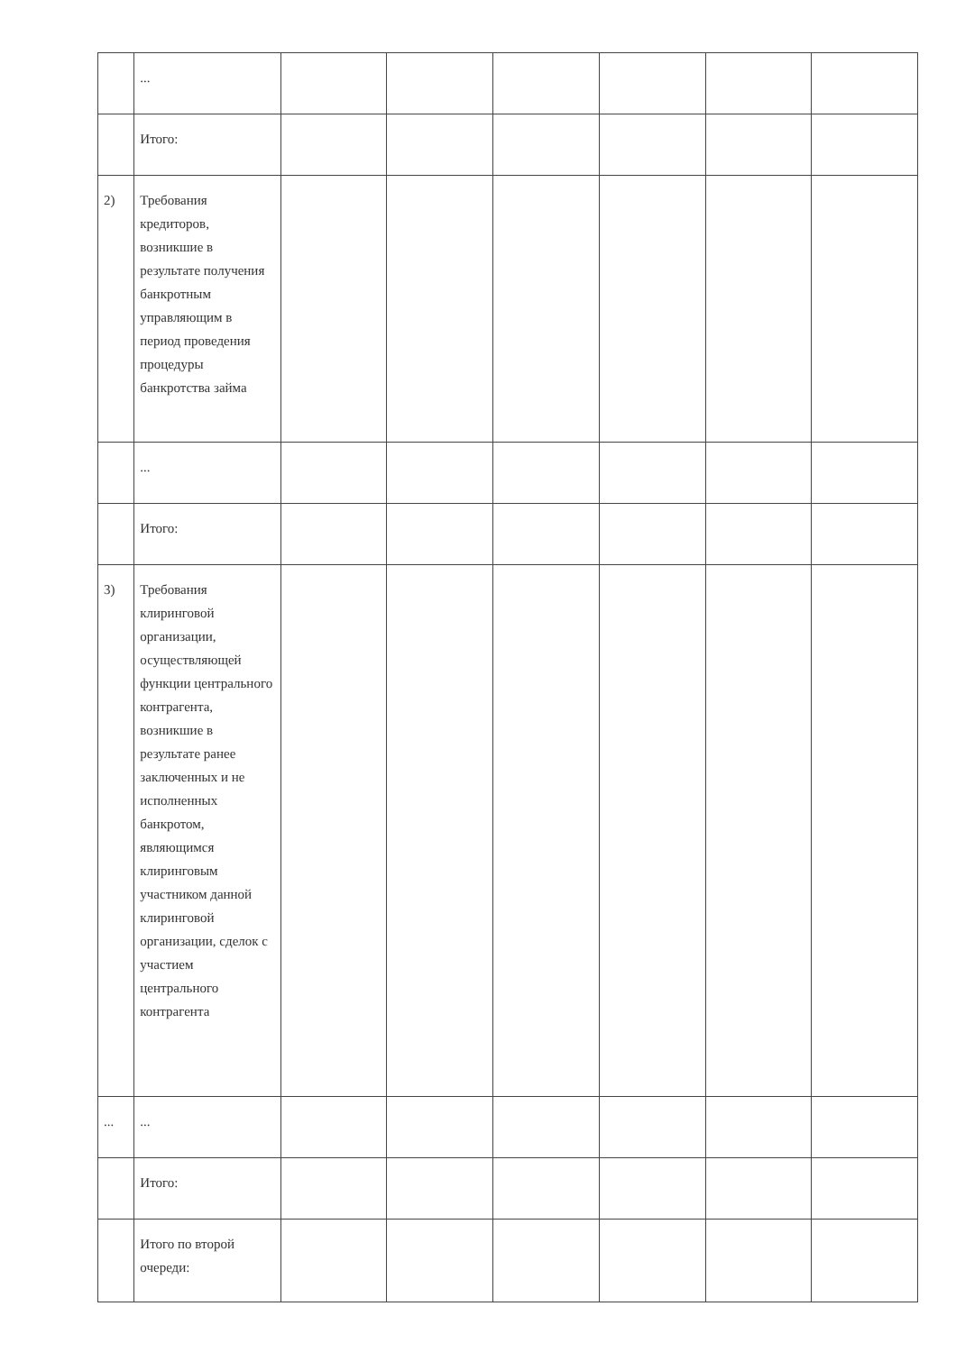| | ... | | | | | | |
| | Итого: | | | | | | |
| 2) | Требования кредиторов, возникшие в результате получения банкротным управляющим в период проведения процедуры банкротства займа | | | | | | |
| | ... | | | | | | |
| | Итого: | | | | | | |
| 3) | Требования клиринговой организации, осуществляющей функции центрального контрагента, возникшие в результате ранее заключенных и не исполненных банкротом, являющимся клиринговым участником данной клиринговой организации, сделок с участием центрального контрагента | | | | | | |
| ... | ... | | | | | | |
| | Итого: | | | | | | |
| | Итого по второй очереди: | | | | | | |